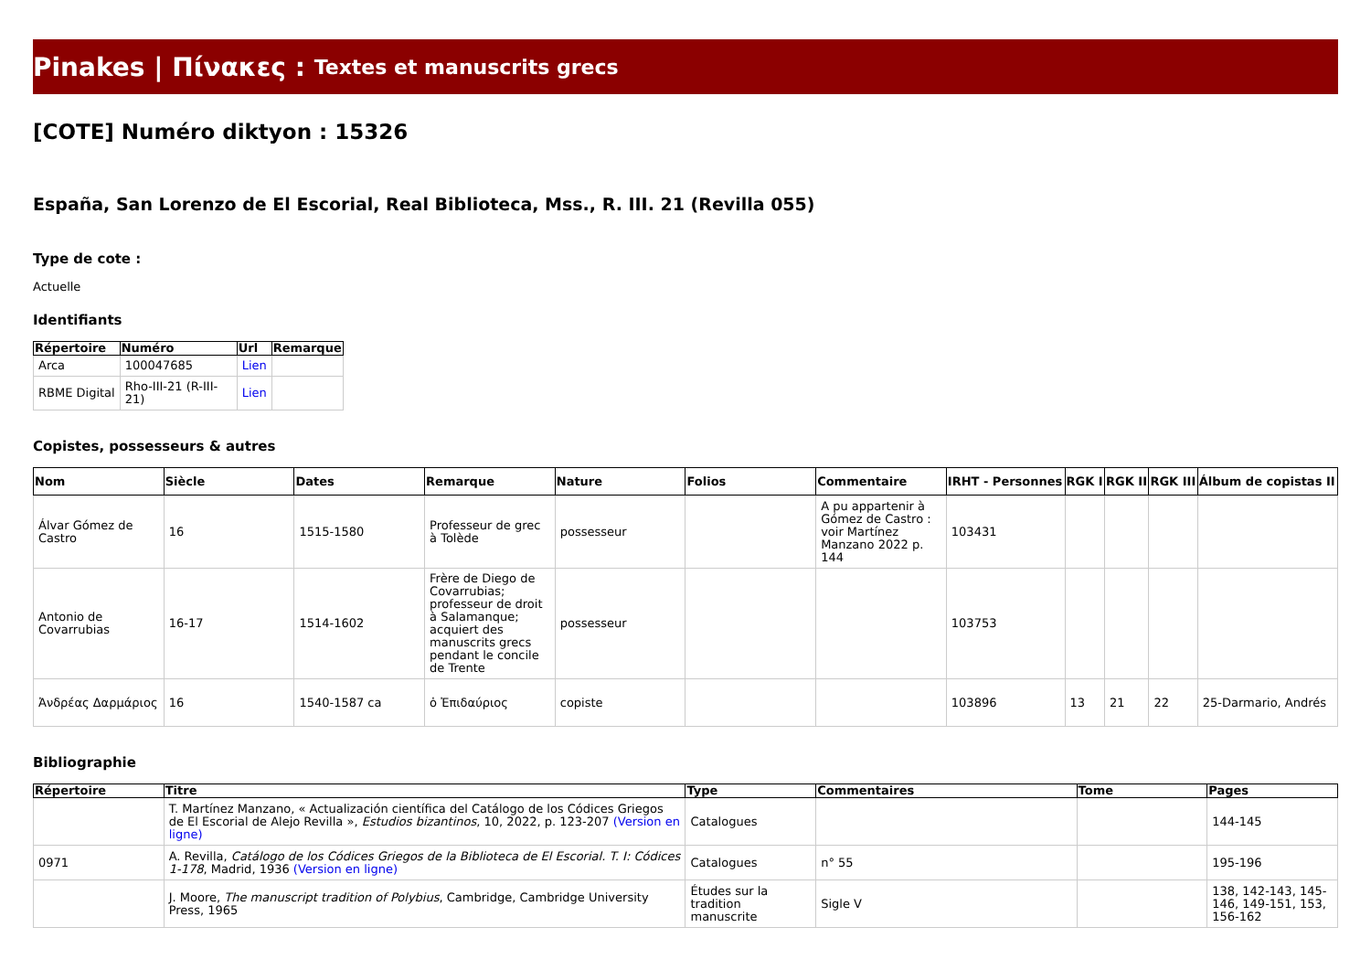Pinakes | Πίνακες : Textes et manuscrits grecs
[COTE] Numéro diktyon : 15326
España, San Lorenzo de El Escorial, Real Biblioteca, Mss., R. III. 21 (Revilla 055)
Type de cote :
Actuelle
Identifiants
| Répertoire | Numéro | Url | Remarque |
| --- | --- | --- | --- |
| Arca | 100047685 | Lien | |
| RBME Digital | Rho-III-21 (R-III-21) | Lien | |
Copistes, possesseurs & autres
| Nom | Siècle | Dates | Remarque | Nature | Folios | Commentaire | IRHT - Personnes | RGK I | RGK II | RGK III | Álbum de copistas II |
| --- | --- | --- | --- | --- | --- | --- | --- | --- | --- | --- | --- |
| Álvar Gómez de Castro | 16 | 1515-1580 | Professeur de grec à Tolède | possesseur | | A pu appartenir à Gómez de Castro : voir Martínez Manzano 2022 p. 144 | 103431 | | | | |
| Antonio de Covarrubias | 16-17 | 1514-1602 | Frère de Diego de Covarrubias; professeur de droit à Salamanque; acquiert des manuscrits grecs pendant le concile de Trente | possesseur | | | 103753 | | | | |
| Ἀνδρέας Δαρμάριος | 16 | 1540-1587 ca | ὁ Ἐπιδαύριος | copiste | | | 103896 | 13 | 21 | 22 | 25-Darmario, Andrés |
Bibliographie
| Répertoire | Titre | Type | Commentaires | Tome | Pages |
| --- | --- | --- | --- | --- | --- |
| | T. Martínez Manzano, « Actualización científica del Catálogo de los Códices Griegos de El Escorial de Alejo Revilla », Estudios bizantinos , 10, 2022, p. 123-207 (Version en ligne) | Catalogues | | | 144-145 |
| 0971 | A. Revilla, Catálogo de los Códices Griegos de la Biblioteca de El Escorial. T. I: Códices 1-178 , Madrid, 1936 (Version en ligne) | Catalogues | n° 55 | | 195-196 |
| | J. Moore, The manuscript tradition of Polybius , Cambridge, Cambridge University Press, 1965 | Études sur la tradition manuscrite | Sigle V | | 138, 142-143, 145-146, 149-151, 153, 156-162 |